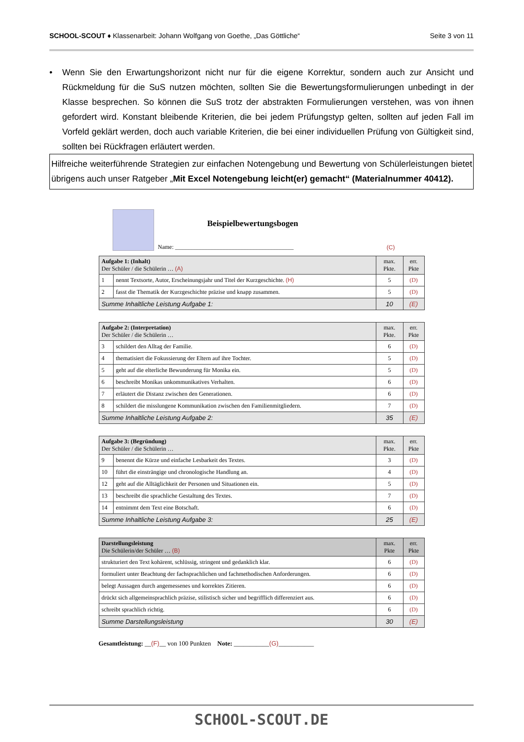SCHOOL-SCOUT ♦ Klassenarbeit: Johann Wolfgang von Goethe, „Das Göttliche“
Seite 3 von 11
• Wenn Sie den Erwartungshorizont nicht nur für die eigene Korrektur, sondern auch zur Ansicht und Rückmeldung für die SuS nutzen möchten, sollten Sie die Bewertungsformulierungen unbedingt in der Klasse besprechen. So können die SuS trotz der abstrakten Formulierungen verstehen, was von ihnen gefordert wird. Konstant bleibende Kriterien, die bei jedem Prüfungstyp gelten, sollten auf jeden Fall im Vorfeld geklärt werden, doch auch variable Kriterien, die bei einer individuellen Prüfung von Gültigkeit sind, sollten bei Rückfragen erläutert werden.
Hilfreiche weiterführende Strategien zur einfachen Notengebung und Bewertung von Schülerleistungen bietet übrigens auch unser Ratgeber „Mit Excel Notengebung leicht(er) gemacht“ (Materialnummer 40412).
Beispielbewertungsbogen
Name: ________________________________________
(C)
| Aufgabe 1: (Inhalt) Der Schüler / die Schülerin … (A) | | max. Pkte. | err. Pkte |
| --- | --- | --- | --- |
| 1 | nennt Textsorte, Autor, Erscheinungsjahr und Titel der Kurzgeschichte. (H) | 5 | (D) |
| 2 | fasst die Thematik der Kurzgeschichte präzise und knapp zusammen. | 5 | (D) |
| Summe Inhaltliche Leistung Aufgabe 1: | | 10 | (E) |
| Aufgabe 2: (Interpretation) Der Schüler / die Schülerin … | | max. Pkte. | err. Pkte |
| --- | --- | --- | --- |
| 3 | schildert den Alltag der Familie. | 6 | (D) |
| 4 | thematisiert die Fokussierung der Eltern auf ihre Tochter. | 5 | (D) |
| 5 | geht auf die elterliche Bewunderung für Monika ein. | 5 | (D) |
| 6 | beschreibt Monikas unkommunikatives Verhalten. | 6 | (D) |
| 7 | erläutert die Distanz zwischen den Generationen. | 6 | (D) |
| 8 | schildert die misslungene Kommunikation zwischen den Familienmitgliedern. | 7 | (D) |
| Summe Inhaltliche Leistung Aufgabe 2: | | 35 | (E) |
| Aufgabe 3: (Begründung) Der Schüler / die Schülerin … | | max. Pkte. | err. Pkte |
| --- | --- | --- | --- |
| 9 | benennt die Kürze und einfache Lesbarkeit des Textes. | 3 | (D) |
| 10 | führt die einsträngige und chronologische Handlung an. | 4 | (D) |
| 12 | geht auf die Alltäglichkeit der Personen und Situationen ein. | 5 | (D) |
| 13 | beschreibt die sprachliche Gestaltung des Textes. | 7 | (D) |
| 14 | entnimmt dem Text eine Botschaft. | 6 | (D) |
| Summe Inhaltliche Leistung Aufgabe 3: | | 25 | (E) |
| Darstellungsleistung Die Schülerin/der Schüler … (B) | max. Pkte | err. Pkte |
| --- | --- | --- |
| strukturiert den Text kohärent, schlüssig, stringent und gedanklich klar. | 6 | (D) |
| formuliert unter Beachtung der fachsprachlichen und fachmethodischen Anforderungen. | 6 | (D) |
| belegt Aussagen durch angemessenes und korrektes Zitieren. | 6 | (D) |
| drückt sich allgemeinsprachlich präzise, stilistisch sicher und begrifflich differenziert aus. | 6 | (D) |
| schreibt sprachlich richtig. | 6 | (D) |
| Summe Darstellungsleistung | 30 | (E) |
Gesamtleistung: __(F)__ von 100 Punkten Note: ___________(G)___________
SCHOOL-SCOUT.DE